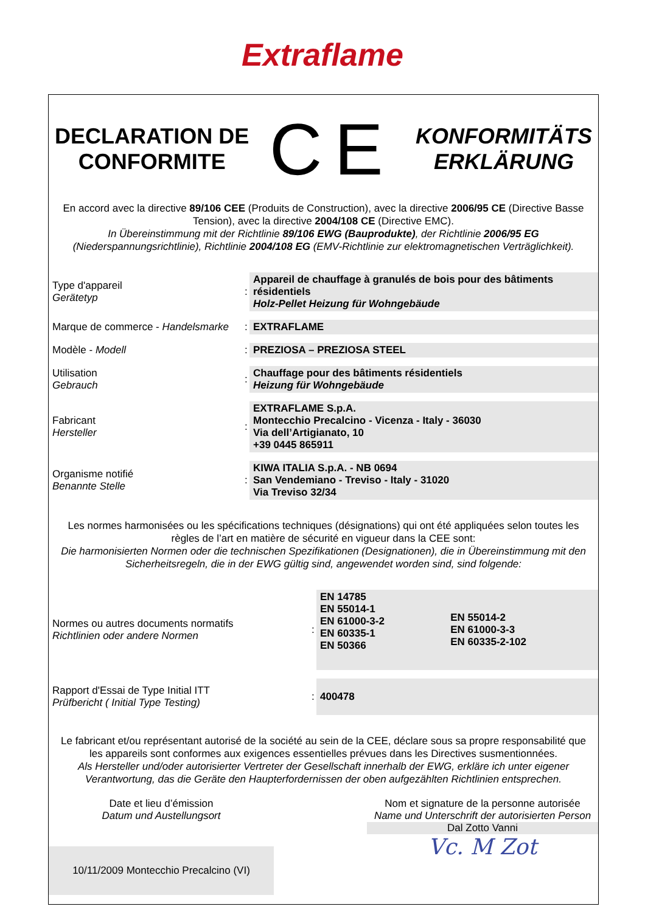Extraflame
DECLARATION DE
CONFORMITE
CE
KONFORMITÄTS
ERKLÄRUNG
En accord avec la directive 89/106 CEE (Produits de Construction), avec la directive 2006/95 CE (Directive Basse Tension), avec la directive 2004/108 CE (Directive EMC).
In Übereinstimmung mit der Richtlinie 89/106 EWG (Bauprodukte), der Richtlinie 2006/95 EG (Niederspannungsrichtlinie), Richtlinie 2004/108 EG (EMV-Richtlinie zur elektromagnetischen Verträglichkeit).
| Type d'appareil Gerätetyp | : | Appareil de chauffage à granulés de bois pour des bâtiments résidentiels Holz-Pellet Heizung für Wohngebäude |
| Marque de commerce - Handelsmarke | : | EXTRAFLAME |
| Modèle - Modell | : | PREZIOSA – PREZIOSA STEEL |
| Utilisation Gebrauch | : | Chauffage pour des bâtiments résidentiels Heizung für Wohngebäude |
| Fabricant Hersteller | : | EXTRAFLAME S.p.A. Montecchio Precalcino - Vicenza - Italy - 36030 Via dell’Artigianato, 10 +39 0445 865911 |
| Organisme notifié Benannte Stelle | : | KIWA ITALIA S.p.A. - NB 0694 San Vendemiano - Treviso - Italy - 31020 Via Treviso 32/34 |
Les normes harmonisées ou les spécifications techniques (désignations) qui ont été appliquées selon toutes les règles de l’art en matière de sécurité en vigueur dans la CEE sont:
Die harmonisierten Normen oder die technischen Spezifikationen (Designationen), die in Übereinstimmung mit den Sicherheitsregeln, die in der EWG gültig sind, angewendet worden sind, sind folgende:
| Normes ou autres documents normatifs Richtlinien oder andere Normen | : | EN 14785 EN 55014-1 EN 61000-3-2 EN 60335-1 EN 50366 | EN 55014-2 EN 61000-3-3 EN 60335-2-102 |
| Rapport d'Essai de Type Initial ITT Prüfbericht ( Initial Type Testing) | : | 400478 | |
Le fabricant et/ou représentant autorisé de la société au sein de la CEE, déclare sous sa propre responsabilité que les appareils sont conformes aux exigences essentielles prévues dans les Directives susmentionnées.
Als Hersteller und/oder autorisierter Vertreter der Gesellschaft innerhalb der EWG, erkläre ich unter eigener Verantwortung, das die Geräte den Haupterfordernissen der oben aufgezählten Richtlinien entsprechen.
Date et lieu d’émission
Datum und Austellungsort
10/11/2009 Montecchio Precalcino (VI)
Nom et signature de la personne autorisée
Name und Unterschrift der autorisierten Person
Dal Zotto Vanni
Vc. M Zot